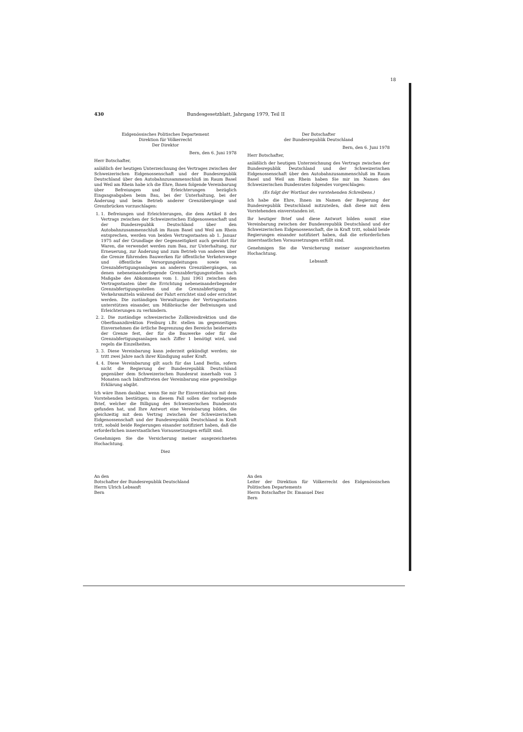18
430 Bundesgesetzblatt, Jahrgang 1979, Teil II
Eidgenössisches Politisches Departement
Direktion für Völkerrecht
Der Direktor
Bern, den 6. Juni 1978
Herr Botschafter,
anläßlich der heutigen Unterzeichnung des Vertrages zwischen der Schweizerischen Eidgenossenschaft und der Bundesrepublik Deutschland über den Autobahnzusammenschluß im Raum Basel und Weil am Rhein habe ich die Ehre, Ihnen folgende Vereinbarung über Befreiungen und Erleichterungen bezüglich Eingangsabgaben beim Bau, bei der Unterhaltung, bei der Änderung und beim Betrieb anderer Grenzübergänge und Grenzbrücken vorzuschlagen:
1. 1. Befreiungen und Erleichterungen, die dem Artikel 8 des Vertrags zwischen der Schweizerischen Eidgenossenschaft und der Bundesrepublik Deutschland über den Autobahnzusammenschluß im Raum Basel und Weil am Rhein entsprechen, werden von beiden Vertragsstaaten ab 1. Januar 1975 auf der Grundlage der Gegenseitigkeit auch gewährt für Waren, die verwendet werden zum Bau, zur Unterhaltung, zur Erneuerung, zur Änderung und zum Betrieb von anderen über die Grenze führenden Bauwerken für öffentliche Verkehrswege und öffentliche Versorgungsleitungen sowie von Grenzabfertigungsanlagen an anderen Grenzübergängen, an denen nebeneinanderliegende Grenzabfertigungsstellen nach Maßgabe des Abkommens vom 1. Juni 1961 zwischen den Vertragsstaaten über die Errichtung nebeneinanderliegender Grenzabfertigungsstellen und die Grenzabfertigung in Verkehrsmitteln während der Fahrt errichtet sind oder errichtet werden. Die zuständigen Verwaltungen der Vertragsstaaten unterstützen einander, um Mißbräuche der Befreiungen und Erleichterungen zu verhindern.
2. 2. Die zuständige schweizerische Zollkreisdirektion und die Oberfinanzdirektion Freiburg i.Br. stellen im gegenseitigen Einvernehmen die örtliche Begrenzung des Bereichs beiderseits der Grenze fest, der für die Bauwerke oder für die Grenzabfertigungsanlagen nach Ziffer 1 benötigt wird, und regeln die Einzelheiten.
3. 3. Diese Vereinbarung kann jederzeit gekündigt werden; sie tritt zwei Jahre nach ihrer Kündigung außer Kraft.
4. 4. Diese Vereinbarung gilt auch für das Land Berlin, sofern nicht die Regierung der Bundesrepublik Deutschland gegenüber dem Schweizerischen Bundesrat innerhalb von 3 Monaten nach Inkrafttreten der Vereinbarung eine gegenteilige Erklärung abgibt.
Ich wäre Ihnen dankbar, wenn Sie mir Ihr Einverständnis mit dem Vorstehenden bestätigen; in diesem Fall sollen der vorliegende Brief, welcher die Billigung des Schweizerischen Bundesrats gefunden hat, und Ihre Antwort eine Vereinbarung bilden, die gleichzeitig mit dem Vertrag zwischen der Schweizerischen Eidgenossenschaft und der Bundesrepublik Deutschland in Kraft tritt, sobald beide Regierungen einander notifiziert haben, daß die erforderlichen innerstaatlichen Voraussetzungen erfüllt sind.
Genehmigen Sie die Versicherung meiner ausgezeichneten Hochachtung.
Diez
An den
Botschafter der Bundesrepublik Deutschland
Herrn Ulrich Lebsanft
Bern
Der Botschafter
der Bundesrepublik Deutschland
Bern, den 6. Juni 1978
Herr Botschafter,
anläßlich der heutigen Unterzeichnung des Vertrags zwischen der Bundesrepublik Deutschland und der Schweizerischen Eidgenossenschaft über den Autobahnzusammenschluß im Raum Basel und Weil am Rhein haben Sie mir im Namen des Schweizerischen Bundesrates folgendes vorgeschlagen:
(Es folgt der Wortlaut des vorstehenden Schreibens.)
Ich habe die Ehre, Ihnen im Namen der Regierung der Bundesrepublik Deutschland mitzuteilen, daß diese mit dem Vorstehenden einverstanden ist.
Ihr heutiger Brief und diese Antwort bilden somit eine Vereinbarung zwischen der Bundesrepublik Deutschland und der Schweizerischen Eidgenossenschaft, die in Kraft tritt, sobald beide Regierungen einander notifiziert haben, daß die erforderlichen innerstaatlichen Voraussetzungen erfüllt sind.
Genehmigen Sie die Versicherung meiner ausgezeichneten Hochachtung.
Lebsanft
An den
Leiter der Direktion für Völkerrecht des Eidgenössischen Politischen Departements
Herrn Botschafter Dr. Emanuel Diez
Bern